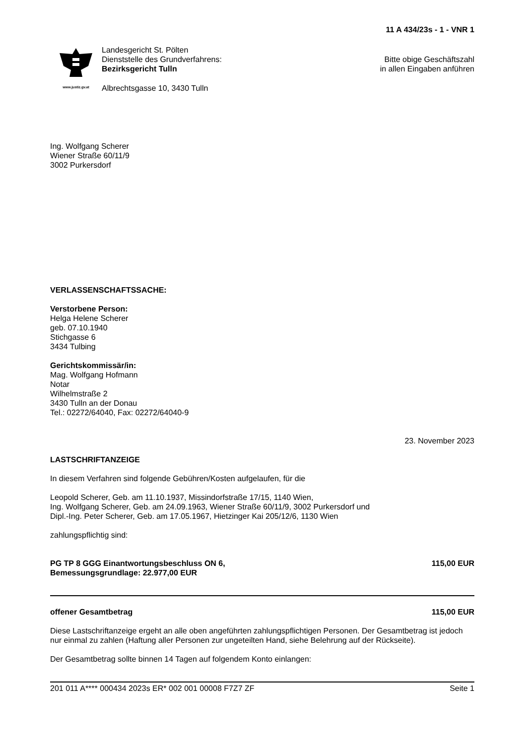11 A 434/23s - 1 - VNR 1
www.justiz.gv.at
Landesgericht St. Pölten
Dienststelle des Grundverfahrens:
Bezirksgericht Tulln
Albrechtsgasse 10, 3430 Tulln
Bitte obige Geschäftszahl
in allen Eingaben anführen
Ing. Wolfgang Scherer
Wiener Straße 60/11/9
3002 Purkersdorf
VERLASSENSCHAFTSSACHE:
Verstorbene Person:
Helga Helene Scherer
geb. 07.10.1940
Stichgasse 6
3434 Tulbing
Gerichtskommissär/in:
Mag. Wolfgang Hofmann
Notar
Wilhelmstraße 2
3430 Tulln an der Donau
Tel.: 02272/64040, Fax: 02272/64040-9
23. November 2023
LASTSCHRIFTANZEIGE
In diesem Verfahren sind folgende Gebühren/Kosten aufgelaufen, für die
Leopold Scherer, Geb. am 11.10.1937, Missindorfstraße 17/15, 1140 Wien,
Ing. Wolfgang Scherer, Geb. am 24.09.1963, Wiener Straße 60/11/9, 3002 Purkersdorf und
Dipl.-Ing. Peter Scherer, Geb. am 17.05.1967, Hietzinger Kai 205/12/6, 1130 Wien
zahlungspflichtig sind:
PG TP 8 GGG Einantwortungsbeschluss ON 6,
Bemessungsgrundlage: 22.977,00 EUR
115,00 EUR
offener Gesamtbetrag 115,00 EUR
Diese Lastschriftanzeige ergeht an alle oben angeführten zahlungspflichtigen Personen. Der Gesamtbetrag ist jedoch nur einmal zu zahlen (Haftung aller Personen zur ungeteilten Hand, siehe Belehrung auf der Rückseite).
Der Gesamtbetrag sollte binnen 14 Tagen auf folgendem Konto einlangen:
201 011 A**** 000434 2023s ER* 002 001 00008 F7Z7 ZF
Seite 1